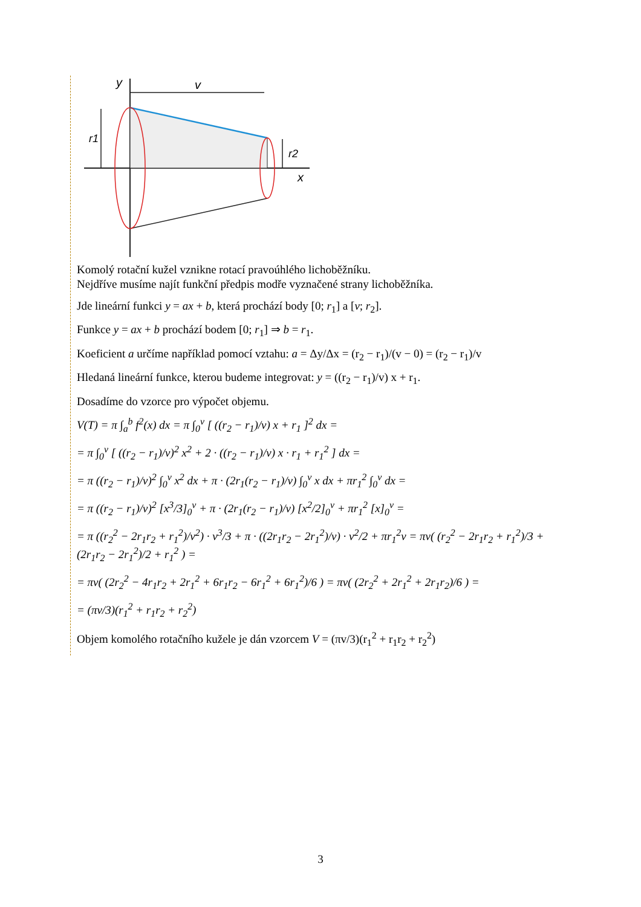y
v
r1
r2
x
Komolý rotační kužel vznikne rotací pravoúhlého lichoběžníku.
Nejdříve musíme najít funkční předpis modře vyznačené strany lichoběžníka.
Jde lineární funkci y = ax + b, která prochází body [0; r<sub>1</sub>] a [v; r<sub>2</sub>].
Funkce y = ax + b prochází bodem [0; r<sub>1</sub>] ⇒ b = r<sub>1</sub>.
Koeficient a určíme například pomocí vztahu: a = Δy/Δx = (r<sub>2</sub> − r<sub>1</sub>)/(v − 0) = (r<sub>2</sub> − r<sub>1</sub>)/v
Hledaná lineární funkce, kterou budeme integrovat: y = ((r<sub>2</sub> − r<sub>1</sub>)/v) x + r<sub>1</sub>.
Dosadíme do vzorce pro výpočet objemu.
V(T) = π ∫<sub>a</sub><sup>b</sup> f<sup>2</sup>(x) dx = π ∫<sub>0</sub><sup>v</sup> [ ((r<sub>2</sub> − r<sub>1</sub>)/v) x + r<sub>1</sub> ]<sup>2</sup> dx =
= π ∫<sub>0</sub><sup>v</sup> [ ((r<sub>2</sub> − r<sub>1</sub>)/v)<sup>2</sup> x<sup>2</sup> + 2 · ((r<sub>2</sub> − r<sub>1</sub>)/v) x · r<sub>1</sub> + r<sub>1</sub><sup>2</sup> ] dx =
= π ((r<sub>2</sub> − r<sub>1</sub>)/v)<sup>2</sup> ∫<sub>0</sub><sup>v</sup> x<sup>2</sup> dx + π · (2r<sub>1</sub>(r<sub>2</sub> − r<sub>1</sub>)/v) ∫<sub>0</sub><sup>v</sup> x dx + πr<sub>1</sub><sup>2</sup> ∫<sub>0</sub><sup>v</sup> dx =
= π ((r<sub>2</sub> − r<sub>1</sub>)/v)<sup>2</sup> [x<sup>3</sup>/3]<sub>0</sub><sup>v</sup> + π · (2r<sub>1</sub>(r<sub>2</sub> − r<sub>1</sub>)/v) [x<sup>2</sup>/2]<sub>0</sub><sup>v</sup> + πr<sub>1</sub><sup>2</sup> [x]<sub>0</sub><sup>v</sup> =
= π ((r<sub>2</sub><sup>2</sup> − 2r<sub>1</sub>r<sub>2</sub> + r<sub>1</sub><sup>2</sup>)/v<sup>2</sup>) · v<sup>3</sup>/3 + π · ((2r<sub>1</sub>r<sub>2</sub> − 2r<sub>1</sub><sup>2</sup>)/v) · v<sup>2</sup>/2 + πr<sub>1</sub><sup>2</sup>v = πv( (r<sub>2</sub><sup>2</sup> − 2r<sub>1</sub>r<sub>2</sub> + r<sub>1</sub><sup>2</sup>)/3 + (2r<sub>1</sub>r<sub>2</sub> − 2r<sub>1</sub><sup>2</sup>)/2 + r<sub>1</sub><sup>2</sup> ) =
= πv( (2r<sub>2</sub><sup>2</sup> − 4r<sub>1</sub>r<sub>2</sub> + 2r<sub>1</sub><sup>2</sup> + 6r<sub>1</sub>r<sub>2</sub> − 6r<sub>1</sub><sup>2</sup> + 6r<sub>1</sub><sup>2</sup>)/6 ) = πv( (2r<sub>2</sub><sup>2</sup> + 2r<sub>1</sub><sup>2</sup> + 2r<sub>1</sub>r<sub>2</sub>)/6 ) =
= (πv/3)(r<sub>1</sub><sup>2</sup> + r<sub>1</sub>r<sub>2</sub> + r<sub>2</sub><sup>2</sup>)
Objem komolého rotačního kužele je dán vzorcem V = (πv/3)(r<sub>1</sub><sup>2</sup> + r<sub>1</sub>r<sub>2</sub> + r<sub>2</sub><sup>2</sup>)
3